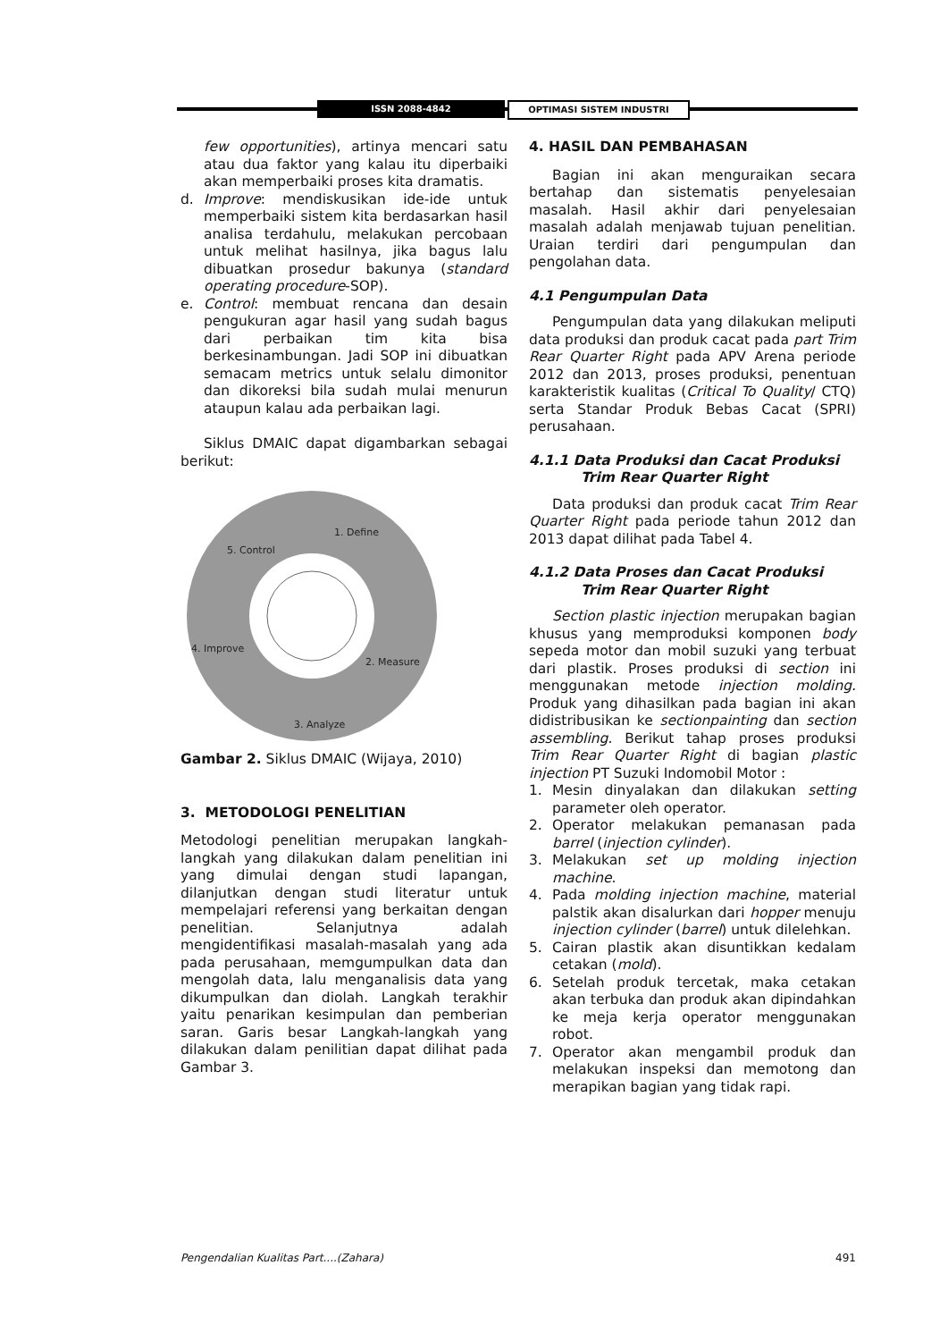ISSN 2088-4842 OPTIMASI SISTEM INDUSTRI
few opportunities), artinya mencari satu atau dua faktor yang kalau itu diperbaiki akan memperbaiki proses kita dramatis.
d. Improve: mendiskusikan ide-ide untuk memperbaiki sistem kita berdasarkan hasil analisa terdahulu, melakukan percobaan untuk melihat hasilnya, jika bagus lalu dibuatkan prosedur bakunya (standard operating procedure-SOP).
e. Control: membuat rencana dan desain pengukuran agar hasil yang sudah bagus dari perbaikan tim kita bisa berkesinambungan. Jadi SOP ini dibuatkan semacam metrics untuk selalu dimonitor dan dikoreksi bila sudah mulai menurun ataupun kalau ada perbaikan lagi.
Siklus DMAIC dapat digambarkan sebagai berikut:
1. Define
5. Control
2. Measure
4. Improve
3. Analyze
Gambar 2. Siklus DMAIC (Wijaya, 2010)
3. METODOLOGI PENELITIAN
Metodologi penelitian merupakan langkah-langkah yang dilakukan dalam penelitian ini yang dimulai dengan studi lapangan, dilanjutkan dengan studi literatur untuk mempelajari referensi yang berkaitan dengan penelitian. Selanjutnya adalah mengidentifikasi masalah-masalah yang ada pada perusahaan, memgumpulkan data dan mengolah data, lalu menganalisis data yang dikumpulkan dan diolah. Langkah terakhir yaitu penarikan kesimpulan dan pemberian saran. Garis besar Langkah-langkah yang dilakukan dalam penilitian dapat dilihat pada Gambar 3.
4. HASIL DAN PEMBAHASAN
Bagian ini akan menguraikan secara bertahap dan sistematis penyelesaian masalah. Hasil akhir dari penyelesaian masalah adalah menjawab tujuan penelitian. Uraian terdiri dari pengumpulan dan pengolahan data.
4.1 Pengumpulan Data
Pengumpulan data yang dilakukan meliputi data produksi dan produk cacat pada part Trim Rear Quarter Right pada APV Arena periode 2012 dan 2013, proses produksi, penentuan karakteristik kualitas (Critical To Quality/ CTQ) serta Standar Produk Bebas Cacat (SPRI) perusahaan.
4.1.1 Data Produksi dan Cacat Produksi
Trim Rear Quarter Right
Data produksi dan produk cacat Trim Rear Quarter Right pada periode tahun 2012 dan 2013 dapat dilihat pada Tabel 4.
4.1.2 Data Proses dan Cacat Produksi
Trim Rear Quarter Right
Section plastic injection merupakan bagian khusus yang memproduksi komponen body sepeda motor dan mobil suzuki yang terbuat dari plastik. Proses produksi di section ini menggunakan metode injection molding. Produk yang dihasilkan pada bagian ini akan didistribusikan ke sectionpainting dan section assembling. Berikut tahap proses produksi Trim Rear Quarter Right di bagian plastic injection PT Suzuki Indomobil Motor :
1. Mesin dinyalakan dan dilakukan setting parameter oleh operator.
2. Operator melakukan pemanasan pada barrel (injection cylinder).
3. Melakukan set up molding injection machine.
4. Pada molding injection machine, material palstik akan disalurkan dari hopper menuju injection cylinder (barrel) untuk dilelehkan.
5. Cairan plastik akan disuntikkan kedalam cetakan (mold).
6. Setelah produk tercetak, maka cetakan akan terbuka dan produk akan dipindahkan ke meja kerja operator menggunakan robot.
7. Operator akan mengambil produk dan melakukan inspeksi dan memotong dan merapikan bagian yang tidak rapi.
Pengendalian Kualitas Part....(Zahara) 491